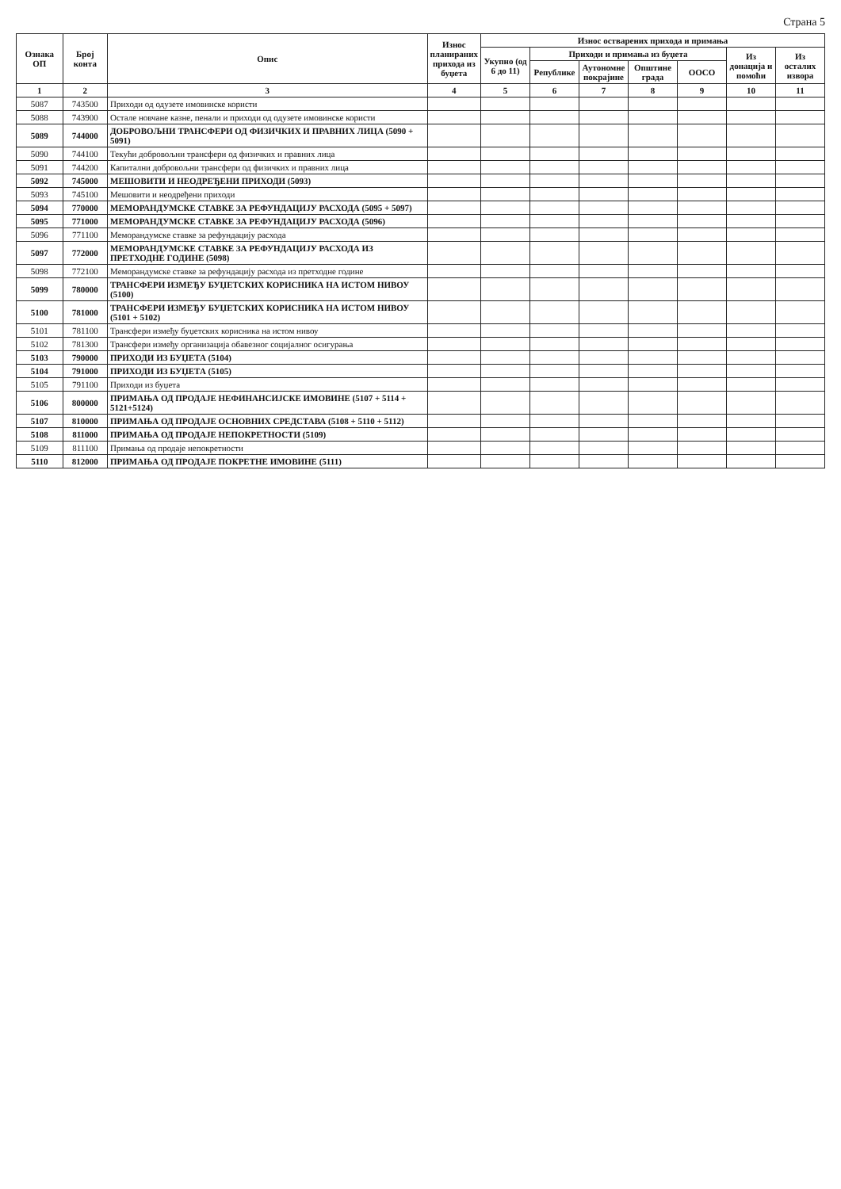Страна 5
| Ознака ОП | Број конта | Опис | Износ планираних прихода из буџета | Износ остварених прихода и примања | | | | | | |
| --- | --- | --- | --- | --- | --- | --- | --- | --- | --- | --- |
| | | | | Укупно (од 6 до 11) | Приходи и примања из буџета | | | | Из донација и помоћи | Из осталих извора |
| | | | | | Републике | Аутономне покрајине | Општине града | ООСО | | |
| 1 | 2 | 3 | 4 | 5 | 6 | 7 | 8 | 9 | 10 | 11 |
| 5087 | 743500 | Приходи од одузете имовинске користи | | | | | | | | |
| 5088 | 743900 | Остале новчане казне, пенали и приходи од одузете имовинске користи | | | | | | | | |
| 5089 | 744000 | ДОБРОВОЉНИ ТРАНСФЕРИ ОД ФИЗИЧКИХ И ПРАВНИХ ЛИЦА (5090 + 5091) | | | | | | | | |
| 5090 | 744100 | Текући добровољни трансфери од физичких и правних лица | | | | | | | | |
| 5091 | 744200 | Капитални добровољни трансфери од физичких и правних лица | | | | | | | | |
| 5092 | 745000 | МЕШОВИТИ И НЕОДРЕЂЕНИ ПРИХОДИ (5093) | | | | | | | | |
| 5093 | 745100 | Мешовити и неодређени приходи | | | | | | | | |
| 5094 | 770000 | МЕМОРАНДУМСКЕ СТАВКЕ ЗА РЕФУНДАЦИЈУ РАСХОДА (5095 + 5097) | | | | | | | | |
| 5095 | 771000 | МЕМОРАНДУМСКЕ СТАВКЕ ЗА РЕФУНДАЦИЈУ РАСХОДА (5096) | | | | | | | | |
| 5096 | 771100 | Меморандумске ставке за рефундацију расхода | | | | | | | | |
| 5097 | 772000 | МЕМОРАНДУМСКЕ СТАВКЕ ЗА РЕФУНДАЦИЈУ РАСХОДА ИЗ ПРЕТХОДНЕ ГОДИНЕ (5098) | | | | | | | | |
| 5098 | 772100 | Меморандумске ставке за рефундацију расхода из претходне године | | | | | | | | |
| 5099 | 780000 | ТРАНСФЕРИ ИЗМЕЂУ БУЏЕТСКИХ КОРИСНИКА НА ИСТОМ НИВОУ (5100) | | | | | | | | |
| 5100 | 781000 | ТРАНСФЕРИ ИЗМЕЂУ БУЏЕТСКИХ КОРИСНИКА НА ИСТОМ НИВОУ (5101 + 5102) | | | | | | | | |
| 5101 | 781100 | Трансфери између буџетских корисника на истом нивоу | | | | | | | | |
| 5102 | 781300 | Трансфери између организација обавезног социјалног осигурања | | | | | | | | |
| 5103 | 790000 | ПРИХОДИ ИЗ БУЏЕТА (5104) | | | | | | | | |
| 5104 | 791000 | ПРИХОДИ ИЗ БУЏЕТА (5105) | | | | | | | | |
| 5105 | 791100 | Приходи из буџета | | | | | | | | |
| 5106 | 800000 | ПРИМАЊА ОД ПРОДАЈЕ НЕФИНАНСИЈСКЕ ИМОВИНЕ (5107 + 5114 + 5121+5124) | | | | | | | | |
| 5107 | 810000 | ПРИМАЊА ОД ПРОДАЈЕ ОСНОВНИХ СРЕДСТАВА (5108 + 5110 + 5112) | | | | | | | | |
| 5108 | 811000 | ПРИМАЊА ОД ПРОДАЈЕ НЕПОКРЕТНОСТИ (5109) | | | | | | | | |
| 5109 | 811100 | Примања од продаје непокретности | | | | | | | | |
| 5110 | 812000 | ПРИМАЊА ОД ПРОДАЈЕ ПОКРЕТНЕ ИМОВИНЕ (5111) | | | | | | | | |